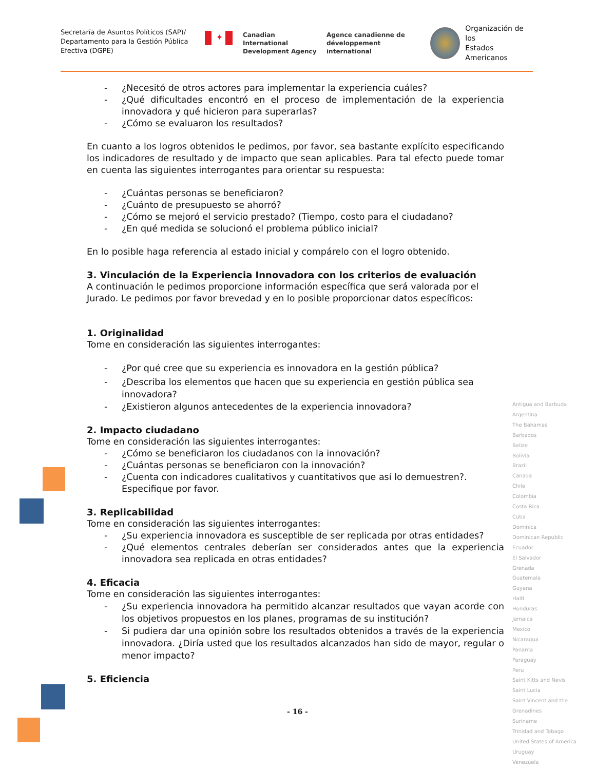Secretaría de Asuntos Políticos (SAP)/ Departamento para la Gestión Pública Efectiva (DGPE)
✦
Canadian International
Development Agency
Agence canadienne de
développement international
Organización de los
Estados Americanos
- ¿Necesitó de otros actores para implementar la experiencia cuáles?
- ¿Qué dificultades encontró en el proceso de implementación de la experiencia innovadora y qué hicieron para superarlas?
- ¿Cómo se evaluaron los resultados?
En cuanto a los logros obtenidos le pedimos, por favor, sea bastante explícito especificando los indicadores de resultado y de impacto que sean aplicables. Para tal efecto puede tomar en cuenta las siguientes interrogantes para orientar su respuesta:
- ¿Cuántas personas se beneficiaron?
- ¿Cuánto de presupuesto se ahorró?
- ¿Cómo se mejoró el servicio prestado? (Tiempo, costo para el ciudadano?
- ¿En qué medida se solucionó el problema público inicial?
En lo posible haga referencia al estado inicial y compárelo con el logro obtenido.
3. Vinculación de la Experiencia Innovadora con los criterios de evaluación
A continuación le pedimos proporcione información específica que será valorada por el Jurado. Le pedimos por favor brevedad y en lo posible proporcionar datos específicos:
1. Originalidad
Tome en consideración las siguientes interrogantes:
- ¿Por qué cree que su experiencia es innovadora en la gestión pública?
- ¿Describa los elementos que hacen que su experiencia en gestión pública sea innovadora?
- ¿Existieron algunos antecedentes de la experiencia innovadora?
2. Impacto ciudadano
Tome en consideración las siguientes interrogantes:
- ¿Cómo se beneficiaron los ciudadanos con la innovación?
- ¿Cuántas personas se beneficiaron con la innovación?
- ¿Cuenta con indicadores cualitativos y cuantitativos que así lo demuestren?. Especifique por favor.
3. Replicabilidad
Tome en consideración las siguientes interrogantes:
- ¿Su experiencia innovadora es susceptible de ser replicada por otras entidades?
- ¿Qué elementos centrales deberían ser considerados antes que la experiencia innovadora sea replicada en otras entidades?
4. Eficacia
Tome en consideración las siguientes interrogantes:
- ¿Su experiencia innovadora ha permitido alcanzar resultados que vayan acorde con los objetivos propuestos en los planes, programas de su institución?
- Si pudiera dar una opinión sobre los resultados obtenidos a través de la experiencia innovadora. ¿Diría usted que los resultados alcanzados han sido de mayor, regular o menor impacto?
5. Eficiencia
Antigua and Barbuda
Argentina
The Bahamas
Barbados
Belize
Bolivia
Brazil
Canada
Chile
Colombia
Costa Rica
Cuba
Dominica
Dominican Republic
Ecuador
El Salvador
Grenada
Guatemala
Guyana
Haiti
Honduras
Jamaica
Mexico
Nicaragua
Panama
Paraguay
Peru
Saint Kitts and Nevis
Saint Lucia
Saint Vincent and the Grenadines
Suriname
Trinidad and Tobago
United States of America
Uruguay
Venezuela
- 16 -